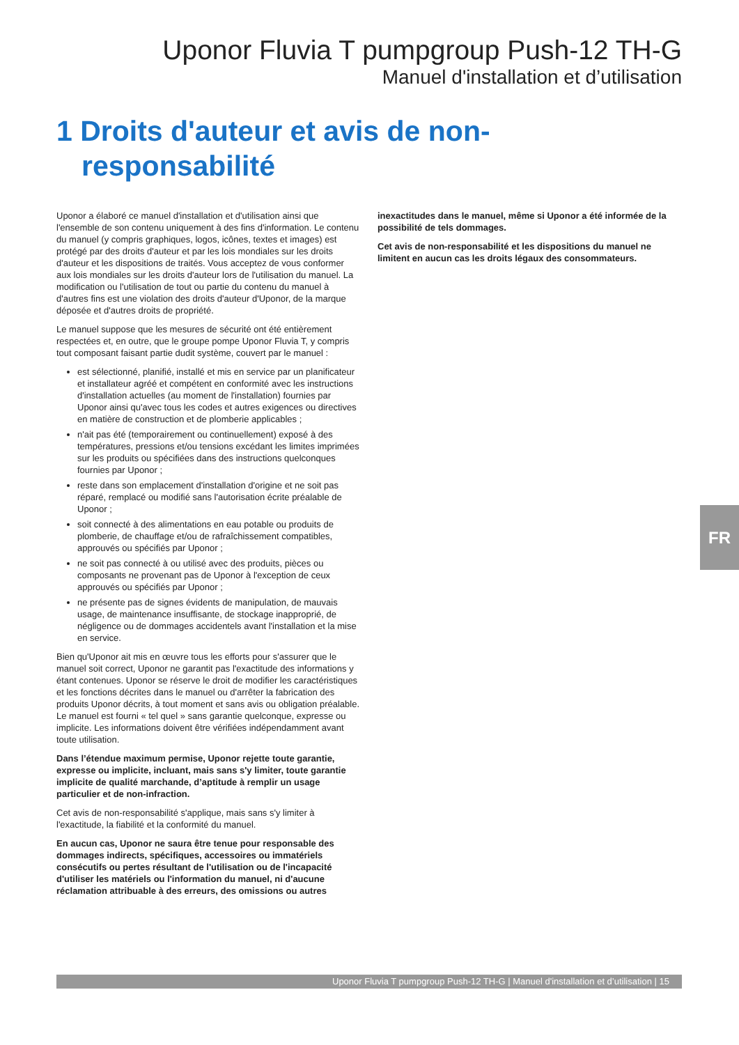Uponor Fluvia T pumpgroup Push-12 TH-G
Manuel d'installation et d’utilisation
1 Droits d'auteur et avis de non-responsabilité
Uponor a élaboré ce manuel d'installation et d'utilisation ainsi que l'ensemble de son contenu uniquement à des fins d'information. Le contenu du manuel (y compris graphiques, logos, icônes, textes et images) est protégé par des droits d'auteur et par les lois mondiales sur les droits d'auteur et les dispositions de traités. Vous acceptez de vous conformer aux lois mondiales sur les droits d'auteur lors de l'utilisation du manuel. La modification ou l'utilisation de tout ou partie du contenu du manuel à d'autres fins est une violation des droits d'auteur d'Uponor, de la marque déposée et d'autres droits de propriété.
Le manuel suppose que les mesures de sécurité ont été entièrement respectées et, en outre, que le groupe pompe Uponor Fluvia T, y compris tout composant faisant partie dudit système, couvert par le manuel :
est sélectionné, planifié, installé et mis en service par un planificateur et installateur agréé et compétent en conformité avec les instructions d'installation actuelles (au moment de l'installation) fournies par Uponor ainsi qu'avec tous les codes et autres exigences ou directives en matière de construction et de plomberie applicables ;
n'ait pas été (temporairement ou continuellement) exposé à des températures, pressions et/ou tensions excédant les limites imprimées sur les produits ou spécifiées dans des instructions quelconques fournies par Uponor ;
reste dans son emplacement d'installation d'origine et ne soit pas réparé, remplacé ou modifié sans l'autorisation écrite préalable de Uponor ;
soit connecté à des alimentations en eau potable ou produits de plomberie, de chauffage et/ou de rafraîchissement compatibles, approuvés ou spécifiés par Uponor ;
ne soit pas connecté à ou utilisé avec des produits, pièces ou composants ne provenant pas de Uponor à l'exception de ceux approuvés ou spécifiés par Uponor ;
ne présente pas de signes évidents de manipulation, de mauvais usage, de maintenance insuffisante, de stockage inapproprié, de négligence ou de dommages accidentels avant l'installation et la mise en service.
Bien qu'Uponor ait mis en œuvre tous les efforts pour s'assurer que le manuel soit correct, Uponor ne garantit pas l'exactitude des informations y étant contenues. Uponor se réserve le droit de modifier les caractéristiques et les fonctions décrites dans le manuel ou d'arrêter la fabrication des produits Uponor décrits, à tout moment et sans avis ou obligation préalable. Le manuel est fourni « tel quel » sans garantie quelconque, expresse ou implicite. Les informations doivent être vérifiées indépendamment avant toute utilisation.
Dans l’étendue maximum permise, Uponor rejette toute garantie, expresse ou implicite, incluant, mais sans s'y limiter, toute garantie implicite de qualité marchande, d’aptitude à remplir un usage particulier et de non-infraction.
Cet avis de non-responsabilité s'applique, mais sans s'y limiter à l'exactitude, la fiabilité et la conformité du manuel.
En aucun cas, Uponor ne saura être tenue pour responsable des dommages indirects, spécifiques, accessoires ou immatériels consécutifs ou pertes résultant de l'utilisation ou de l'incapacité d'utiliser les matériels ou l'information du manuel, ni d'aucune réclamation attribuable à des erreurs, des omissions ou autres
inexactitudes dans le manuel, même si Uponor a été informée de la possibilité de tels dommages.
Cet avis de non-responsabilité et les dispositions du manuel ne limitent en aucun cas les droits légaux des consommateurs.
FR
Uponor Fluvia T pumpgroup Push-12 TH-G | Manuel d'installation et d’utilisation | 15